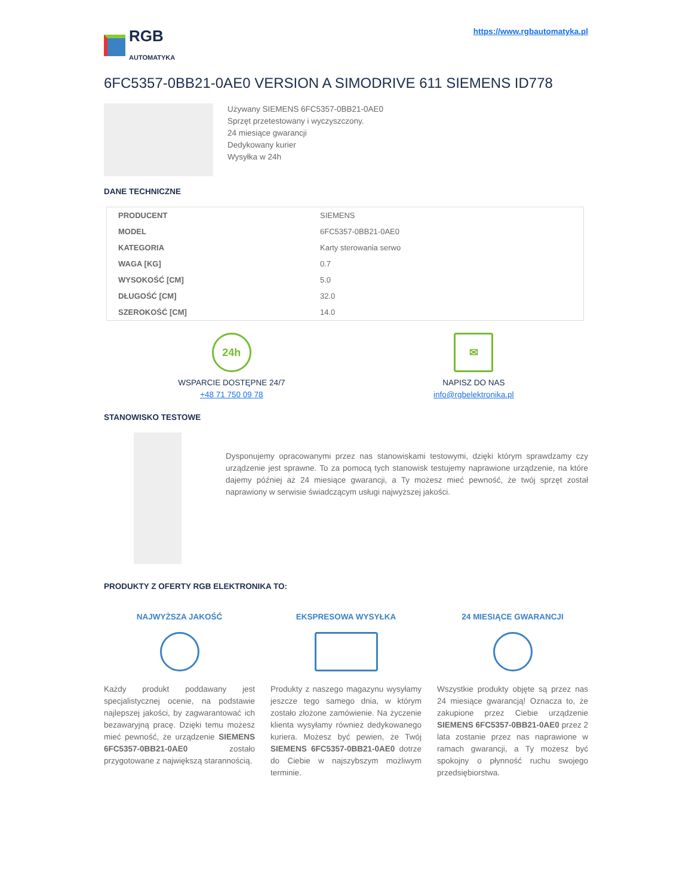RGB
AUTOMATYKA
https://www.rgbautomatyka.pl
6FC5357-0BB21-0AE0 VERSION A SIMODRIVE 611 SIEMENS ID778
Używany SIEMENS 6FC5357-0BB21-0AE0
Sprzęt przetestowany i wyczyszczony.
24 miesiące gwarancji
Dedykowany kurier
Wysyłka w 24h
DANE TECHNICZNE
| PRODUCENT | SIEMENS |
| MODEL | 6FC5357-0BB21-0AE0 |
| KATEGORIA | Karty sterowania serwo |
| WAGA [KG] | 0.7 |
| WYSOKOŚĆ [CM] | 5.0 |
| DŁUGOŚĆ [CM] | 32.0 |
| SZEROKOŚĆ [CM] | 14.0 |
24h
WSPARCIE DOSTĘPNE 24/7
+48 71 750 09 78
✉
NAPISZ DO NAS
info@rgbelektronika.pl
STANOWISKO TESTOWE
Dysponujemy opracowanymi przez nas stanowiskami testowymi, dzięki którym sprawdzamy czy urządzenie jest sprawne. To za pomocą tych stanowisk testujemy naprawione urządzenie, na które dajemy później aż 24 miesiące gwarancji, a Ty możesz mieć pewność, że twój sprzęt został naprawiony w serwisie świadczącym usługi najwyższej jakości.
PRODUKTY Z OFERTY RGB ELEKTRONIKA TO:
NAJWYŻSZA JAKOŚĆ
Każdy produkt poddawany jest specjalistycznej ocenie, na podstawie najlepszej jakości, by zagwarantować ich bezawaryjną pracę. Dzięki temu możesz mieć pewność, że urządzenie SIEMENS 6FC5357-0BB21-0AE0 zostało przygotowane z największą starannością.
EKSPRESOWA WYSYŁKA
Produkty z naszego magazynu wysyłamy jeszcze tego samego dnia, w którym zostało złożone zamówienie. Na życzenie klienta wysyłamy również dedykowanego kuriera. Możesz być pewien, że Twój SIEMENS 6FC5357-0BB21-0AE0 dotrze do Ciebie w najszybszym możliwym terminie.
24 MIESIĄCE GWARANCJI
Wszystkie produkty objęte są przez nas 24 miesiące gwarancją! Oznacza to, że zakupione przez Ciebie urządzenie SIEMENS 6FC5357-0BB21-0AE0 przez 2 lata zostanie przez nas naprawione w ramach gwarancji, a Ty możesz być spokojny o płynność ruchu swojego przedsiębiorstwa.